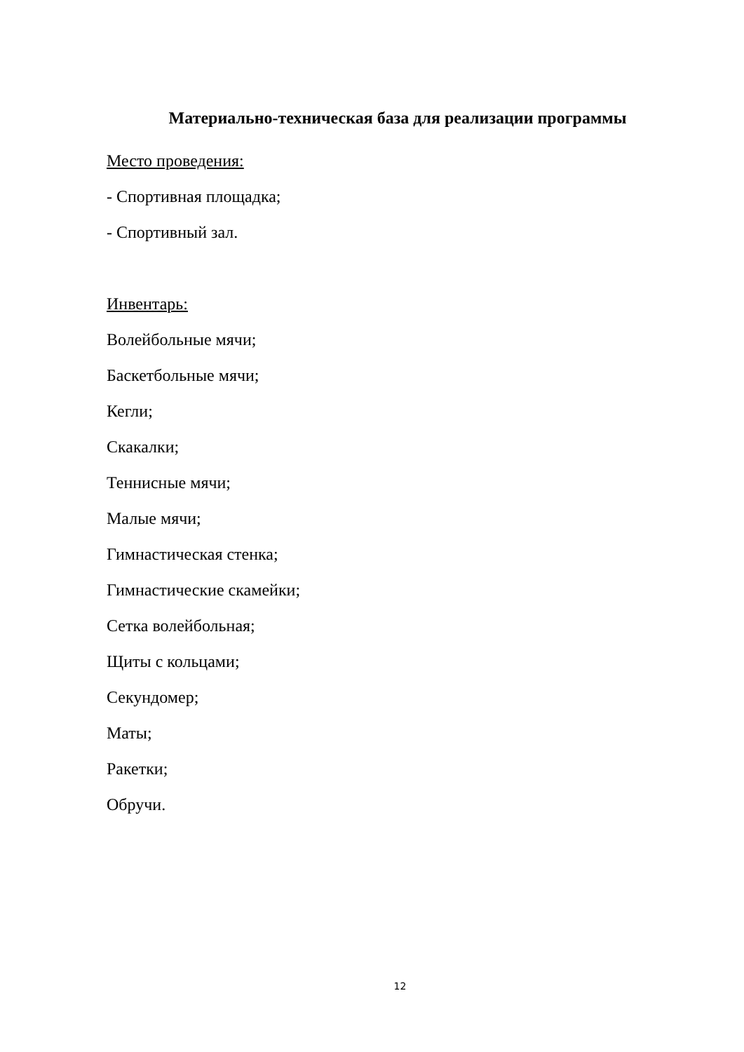Материально-техническая база для реализации программы
Место проведения:
- Спортивная площадка;
- Спортивный зал.
Инвентарь:
Волейбольные мячи;
Баскетбольные мячи;
Кегли;
Скакалки;
Теннисные мячи;
Малые мячи;
Гимнастическая стенка;
Гимнастические скамейки;
Сетка волейбольная;
Щиты с кольцами;
Секундомер;
Маты;
Ракетки;
Обручи.
12